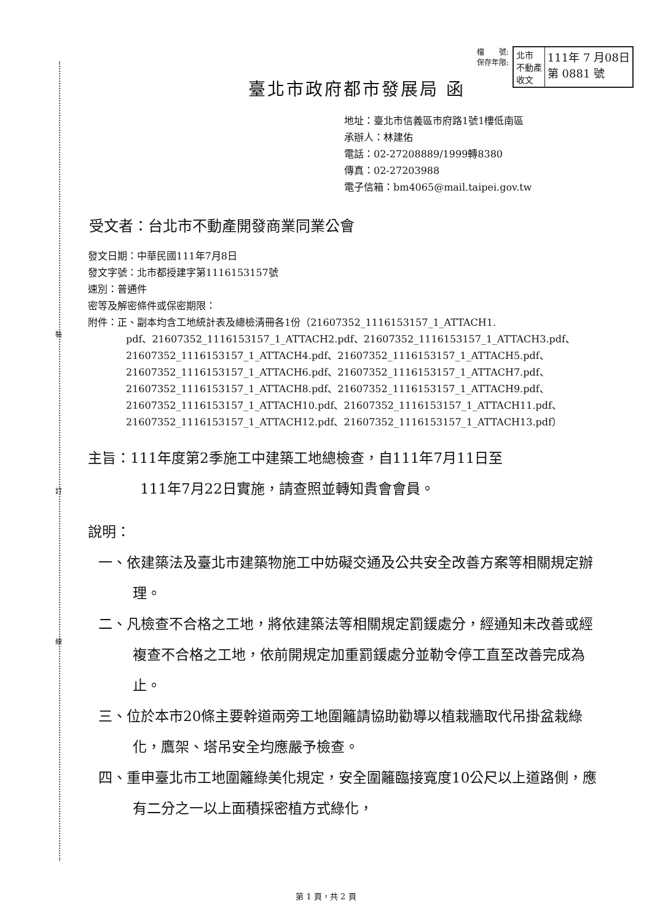裝
訂
線
檔　　號:
保存年限:
北市
不動產
收文
111年 7 月08日
第 0881 號
臺北市政府都市發展局 函
地址：臺北市信義區市府路1號1樓低南區
承辦人：林建佑
電話：02-27208889/1999轉8380
傳真：02-27203988
電子信箱：bm4065@mail.taipei.gov.tw
受文者：台北市不動產開發商業同業公會
發文日期：中華民國111年7月8日
發文字號：北市都授建字第1116153157號
速別：普通件
密等及解密條件或保密期限：
附件：正、副本均含工地統計表及總檢清冊各1份（21607352_1116153157_1_ATTACH1.
pdf、21607352_1116153157_1_ATTACH2.pdf、21607352_1116153157_1_ATTACH3.pdf、21607352_1116153157_1_ATTACH4.pdf、21607352_1116153157_1_ATTACH5.pdf、21607352_1116153157_1_ATTACH6.pdf、21607352_1116153157_1_ATTACH7.pdf、21607352_1116153157_1_ATTACH8.pdf、21607352_1116153157_1_ATTACH9.pdf、21607352_1116153157_1_ATTACH10.pdf、21607352_1116153157_1_ATTACH11.pdf、21607352_1116153157_1_ATTACH12.pdf、21607352_1116153157_1_ATTACH13.pdf）
主旨：111年度第2季施工中建築工地總檢查，自111年7月11日至
111年7月22日實施，請查照並轉知貴會會員。
說明：
一、依建築法及臺北市建築物施工中妨礙交通及公共安全改善方案等相關規定辦理。
二、凡檢查不合格之工地，將依建築法等相關規定罰鍰處分，經通知未改善或經複查不合格之工地，依前開規定加重罰鍰處分並勒令停工直至改善完成為止。
三、位於本市20條主要幹道兩旁工地圍籬請協助勸導以植栽牆取代吊掛盆栽綠化，鷹架、塔吊安全均應嚴予檢查。
四、重申臺北市工地圍籬綠美化規定，安全圍籬臨接寬度10公尺以上道路側，應有二分之一以上面積採密植方式綠化，
第 1 頁，共 2 頁